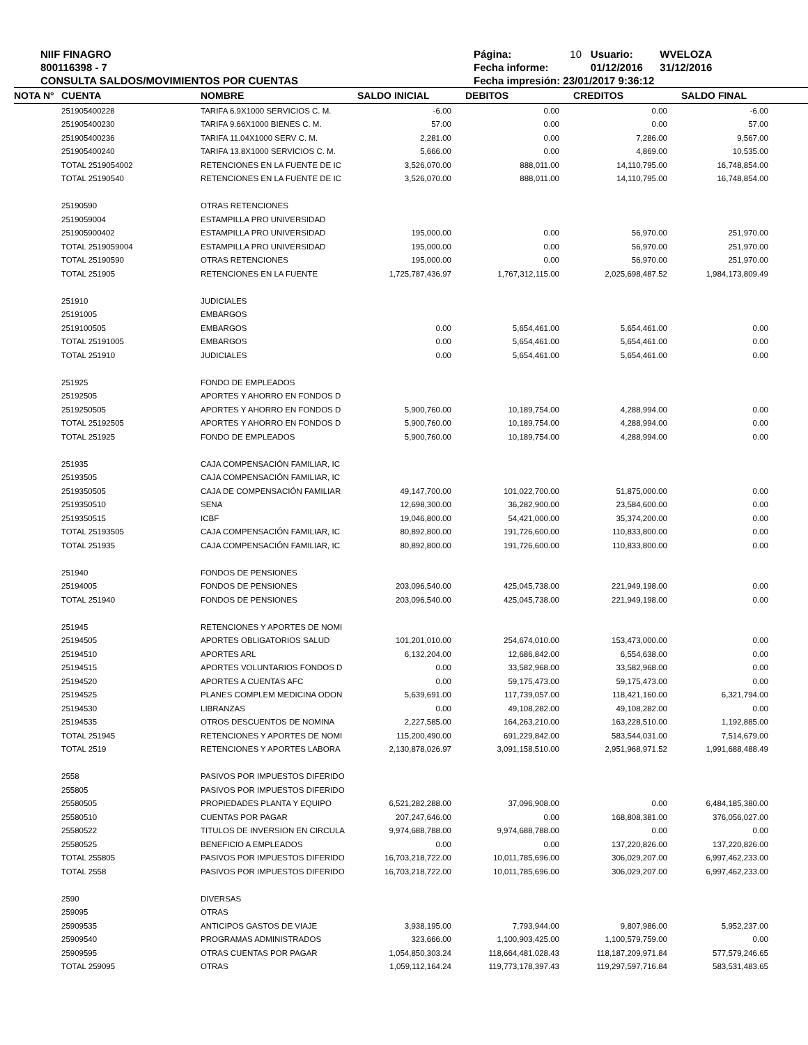NIIF FINAGRO
800116398 - 7
CONSULTA SALDOS/MOVIMIENTOS POR CUENTAS
| Página: | 10 | Usuario: | WVELOZA |
| Fecha informe: | | 01/12/2016 | 31/12/2016 |
| Fecha impresión: 23/01/2017 9:36:12 | | | |
| NOTA N° | CUENTA | NOMBRE | SALDO INICIAL | DEBITOS | CREDITOS | SALDO FINAL | |
| --- | --- | --- | --- | --- | --- | --- | --- |
| | 251905400228 | TARIFA 6.9X1000 SERVICIOS C. M. | -6.00 | 0.00 | 0.00 | -6.00 | |
| | 251905400230 | TARIFA 9.66X1000 BIENES C. M. | 57.00 | 0.00 | 0.00 | 57.00 | |
| | 251905400236 | TARIFA 11.04X1000 SERV C. M. | 2,281.00 | 0.00 | 7,286.00 | 9,567.00 | |
| | 251905400240 | TARIFA 13.8X1000 SERVICIOS C. M. | 5,666.00 | 0.00 | 4,869.00 | 10,535.00 | |
| | TOTAL 2519054002 | RETENCIONES EN LA FUENTE DE IC | 3,526,070.00 | 888,011.00 | 14,110,795.00 | 16,748,854.00 | |
| | TOTAL 25190540 | RETENCIONES EN LA FUENTE DE IC | 3,526,070.00 | 888,011.00 | 14,110,795.00 | 16,748,854.00 | |
| | 25190590 | OTRAS RETENCIONES | | | | | |
| | 2519059004 | ESTAMPILLA PRO UNIVERSIDAD | | | | | |
| | 251905900402 | ESTAMPILLA PRO UNIVERSIDAD | 195,000.00 | 0.00 | 56,970.00 | 251,970.00 | |
| | TOTAL 2519059004 | ESTAMPILLA PRO UNIVERSIDAD | 195,000.00 | 0.00 | 56,970.00 | 251,970.00 | |
| | TOTAL 25190590 | OTRAS RETENCIONES | 195,000.00 | 0.00 | 56,970.00 | 251,970.00 | |
| | TOTAL 251905 | RETENCIONES EN LA FUENTE | 1,725,787,436.97 | 1,767,312,115.00 | 2,025,698,487.52 | 1,984,173,809.49 | |
| | 251910 | JUDICIALES | | | | | |
| | 25191005 | EMBARGOS | | | | | |
| | 2519100505 | EMBARGOS | 0.00 | 5,654,461.00 | 5,654,461.00 | 0.00 | |
| | TOTAL 25191005 | EMBARGOS | 0.00 | 5,654,461.00 | 5,654,461.00 | 0.00 | |
| | TOTAL 251910 | JUDICIALES | 0.00 | 5,654,461.00 | 5,654,461.00 | 0.00 | |
| | 251925 | FONDO DE EMPLEADOS | | | | | |
| | 25192505 | APORTES Y AHORRO EN FONDOS D | | | | | |
| | 2519250505 | APORTES Y AHORRO EN FONDOS D | 5,900,760.00 | 10,189,754.00 | 4,288,994.00 | 0.00 | |
| | TOTAL 25192505 | APORTES Y AHORRO EN FONDOS D | 5,900,760.00 | 10,189,754.00 | 4,288,994.00 | 0.00 | |
| | TOTAL 251925 | FONDO DE EMPLEADOS | 5,900,760.00 | 10,189,754.00 | 4,288,994.00 | 0.00 | |
| | 251935 | CAJA COMPENSACIÓN FAMILIAR, IC | | | | | |
| | 25193505 | CAJA COMPENSACIÓN FAMILIAR, IC | | | | | |
| | 2519350505 | CAJA DE COMPENSACIÓN FAMILIAR | 49,147,700.00 | 101,022,700.00 | 51,875,000.00 | 0.00 | |
| | 2519350510 | SENA | 12,698,300.00 | 36,282,900.00 | 23,584,600.00 | 0.00 | |
| | 2519350515 | ICBF | 19,046,800.00 | 54,421,000.00 | 35,374,200.00 | 0.00 | |
| | TOTAL 25193505 | CAJA COMPENSACIÓN FAMILIAR, IC | 80,892,800.00 | 191,726,600.00 | 110,833,800.00 | 0.00 | |
| | TOTAL 251935 | CAJA COMPENSACIÓN FAMILIAR, IC | 80,892,800.00 | 191,726,600.00 | 110,833,800.00 | 0.00 | |
| | 251940 | FONDOS DE PENSIONES | | | | | |
| | 25194005 | FONDOS DE PENSIONES | 203,096,540.00 | 425,045,738.00 | 221,949,198.00 | 0.00 | |
| | TOTAL 251940 | FONDOS DE PENSIONES | 203,096,540.00 | 425,045,738.00 | 221,949,198.00 | 0.00 | |
| | 251945 | RETENCIONES Y APORTES DE NOMI | | | | | |
| | 25194505 | APORTES OBLIGATORIOS SALUD | 101,201,010.00 | 254,674,010.00 | 153,473,000.00 | 0.00 | |
| | 25194510 | APORTES ARL | 6,132,204.00 | 12,686,842.00 | 6,554,638.00 | 0.00 | |
| | 25194515 | APORTES VOLUNTARIOS FONDOS D | 0.00 | 33,582,968.00 | 33,582,968.00 | 0.00 | |
| | 25194520 | APORTES A CUENTAS AFC | 0.00 | 59,175,473.00 | 59,175,473.00 | 0.00 | |
| | 25194525 | PLANES COMPLEM MEDICINA ODON | 5,639,691.00 | 117,739,057.00 | 118,421,160.00 | 6,321,794.00 | |
| | 25194530 | LIBRANZAS | 0.00 | 49,108,282.00 | 49,108,282.00 | 0.00 | |
| | 25194535 | OTROS DESCUENTOS DE NOMINA | 2,227,585.00 | 164,263,210.00 | 163,228,510.00 | 1,192,885.00 | |
| | TOTAL 251945 | RETENCIONES Y APORTES DE NOMI | 115,200,490.00 | 691,229,842.00 | 583,544,031.00 | 7,514,679.00 | |
| | TOTAL 2519 | RETENCIONES Y APORTES LABORA | 2,130,878,026.97 | 3,091,158,510.00 | 2,951,968,971.52 | 1,991,688,488.49 | |
| | 2558 | PASIVOS POR IMPUESTOS DIFERIDO | | | | | |
| | 255805 | PASIVOS POR IMPUESTOS DIFERIDO | | | | | |
| | 25580505 | PROPIEDADES PLANTA Y EQUIPO | 6,521,282,288.00 | 37,096,908.00 | 0.00 | 6,484,185,380.00 | |
| | 25580510 | CUENTAS POR PAGAR | 207,247,646.00 | 0.00 | 168,808,381.00 | 376,056,027.00 | |
| | 25580522 | TITULOS DE INVERSION EN CIRCULA | 9,974,688,788.00 | 9,974,688,788.00 | 0.00 | 0.00 | |
| | 25580525 | BENEFICIO A EMPLEADOS | 0.00 | 0.00 | 137,220,826.00 | 137,220,826.00 | |
| | TOTAL 255805 | PASIVOS POR IMPUESTOS DIFERIDO | 16,703,218,722.00 | 10,011,785,696.00 | 306,029,207.00 | 6,997,462,233.00 | |
| | TOTAL 2558 | PASIVOS POR IMPUESTOS DIFERIDO | 16,703,218,722.00 | 10,011,785,696.00 | 306,029,207.00 | 6,997,462,233.00 | |
| | 2590 | DIVERSAS | | | | | |
| | 259095 | OTRAS | | | | | |
| | 25909535 | ANTICIPOS GASTOS DE VIAJE | 3,938,195.00 | 7,793,944.00 | 9,807,986.00 | 5,952,237.00 | |
| | 25909540 | PROGRAMAS ADMINISTRADOS | 323,666.00 | 1,100,903,425.00 | 1,100,579,759.00 | 0.00 | |
| | 25909595 | OTRAS CUENTAS POR PAGAR | 1,054,850,303.24 | 118,664,481,028.43 | 118,187,209,971.84 | 577,579,246.65 | |
| | TOTAL 259095 | OTRAS | 1,059,112,164.24 | 119,773,178,397.43 | 119,297,597,716.84 | 583,531,483.65 | |